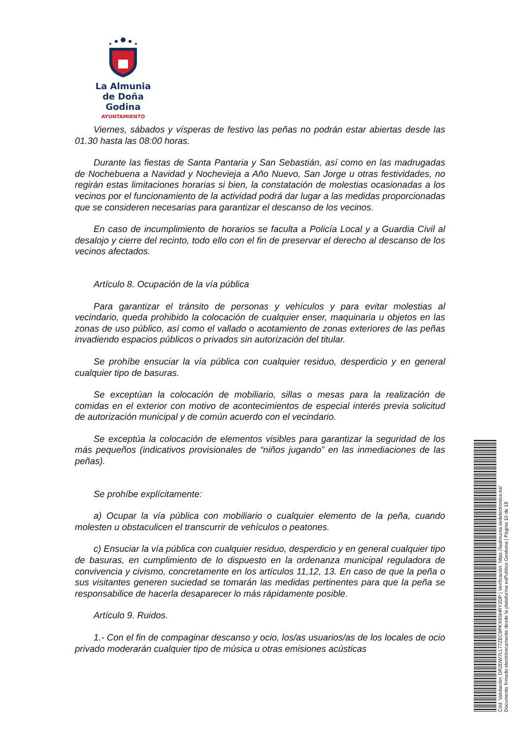La Almunia
de Doña Godina
AYUNTAMIENTO
Viernes, sábados y vísperas de festivo las peñas no podrán estar abiertas desde las 01.30 hasta las 08:00 horas.
Durante las fiestas de Santa Pantaria y San Sebastián, así como en las madrugadas de Nochebuena a Navidad y Nochevieja a Año Nuevo, San Jorge u otras festividades, no regirán estas limitaciones horarias si bien, la constatación de molestias ocasionadas a los vecinos por el funcionamiento de la actividad podrá dar lugar a las medidas proporcionadas que se consideren necesarias para garantizar el descanso de los vecinos.
En caso de incumplimiento de horarios se faculta a Policía Local y a Guardia Civil al desalojo y cierre del recinto, todo ello con el fin de preservar el derecho al descanso de los vecinos afectados.
Artículo 8. Ocupación de la vía pública
Para garantizar el tránsito de personas y vehículos y para evitar molestias al vecindario, queda prohibido la colocación de cualquier enser, maquinaria u objetos en las zonas de uso público, así como el vallado o acotamiento de zonas exteriores de las peñas invadiendo espacios públicos o privados sin autorización del titular.
Se prohíbe ensuciar la vía pública con cualquier residuo, desperdicio y en general cualquier tipo de basuras.
Se exceptúan la colocación de mobiliario, sillas o mesas para la realización de comidas en el exterior con motivo de acontecimientos de especial interés previa solicitud de autorización municipal y de común acuerdo con el vecindario.
Se exceptúa la colocación de elementos visibles para garantizar la seguridad de los más pequeños (indicativos provisionales de “niños jugando” en las inmediaciones de las peñas).
Se prohíbe explícitamente:
a) Ocupar la vía pública con mobiliario o cualquier elemento de la peña, cuando molesten u obstaculicen el transcurrir de vehículos o peatones.
c) Ensuciar la vía pública con cualquier residuo, desperdicio y en general cualquier tipo de basuras, en cumplimiento de lo dispuesto en la ordenanza municipal reguladora de convivencia y civismo, concretamente en los artículos 11,12, 13. En caso de que la peña o sus visitantes generen suciedad se tomarán las medidas pertinentes para que la peña se responsabilice de hacerla desaparecer lo más rápidamente posible.
Artículo 9. Ruidos.
1.- Con el fin de compaginar descanso y ocio, los/as usuarios/as de los locales de ocio privado moderarán cualquier tipo de música u otras emisiones acústicas
Cód. Validación: DR2DW7LL77ZEC9PKX9SHRY2DP | Verificación: https://laalmunia.sedelectronica.es/
Documento firmado electrónicamente desde la plataforma esPublico Gestiona | Página 10 de 18